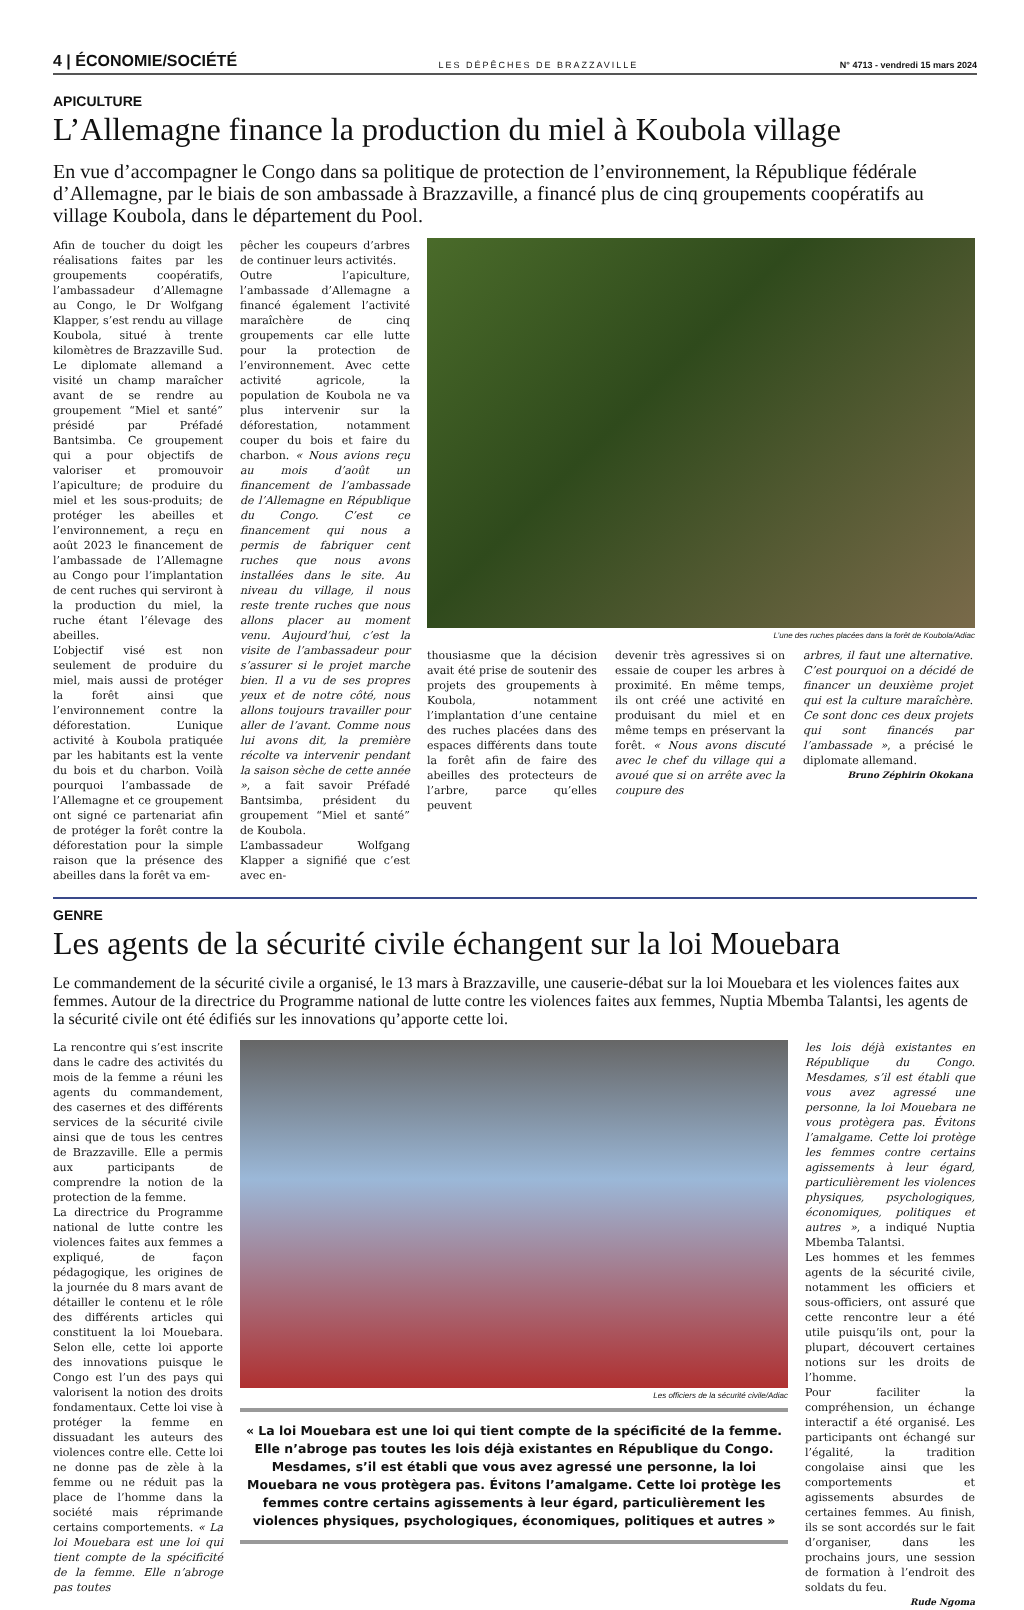4 | ÉCONOMIE/SOCIÉTÉ LES DÉPÊCHES DE BRAZZAVILLE N° 4713 - vendredi 15 mars 2024
APICULTURE
L’Allemagne finance la production du miel à Koubola village
En vue d’accompagner le Congo dans sa politique de protection de l’environnement, la République fédérale d’Allemagne, par le biais de son ambassade à Brazzaville, a financé plus de cinq groupements coopératifs au village Koubola, dans le département du Pool.
Afin de toucher du doigt les réalisations faites par les groupements coopératifs, l’ambassadeur d’Allemagne au Congo, le Dr Wolfgang Klapper, s’est rendu au village Koubola, situé à trente kilomètres de Brazzaville Sud. Le diplomate allemand a visité un champ maraîcher avant de se rendre au groupement “Miel et santé” présidé par Préfadé Bantsimba. Ce groupement qui a pour objectifs de valoriser et promouvoir l’apiculture; de produire du miel et les sous-produits; de protéger les abeilles et l’environnement, a reçu en août 2023 le financement de l’ambassade de l’Allemagne au Congo pour l’implantation de cent ruches qui serviront à la production du miel, la ruche étant l’élevage des abeilles.
L’objectif visé est non seulement de produire du miel, mais aussi de protéger la forêt ainsi que l’environnement contre la déforestation. L’unique activité à Koubola pratiquée par les habitants est la vente du bois et du charbon. Voilà pourquoi l’ambassade de l’Allemagne et ce groupement ont signé ce partenariat afin de protéger la forêt contre la déforestation pour la simple raison que la présence des abeilles dans la forêt va em-
pêcher les coupeurs d’arbres de continuer leurs activités.
Outre l’apiculture, l’ambassade d’Allemagne a financé également l’activité maraîchère de cinq groupements car elle lutte pour la protection de l’environnement. Avec cette activité agricole, la population de Koubola ne va plus intervenir sur la déforestation, notamment couper du bois et faire du charbon. « Nous avions reçu au mois d’août un financement de l’ambassade de l’Allemagne en République du Congo. C’est ce financement qui nous a permis de fabriquer cent ruches que nous avons installées dans le site. Au niveau du village, il nous reste trente ruches que nous allons placer au moment venu. Aujourd’hui, c’est la visite de l’ambassadeur pour s’assurer si le projet marche bien. Il a vu de ses propres yeux et de notre côté, nous allons toujours travailler pour aller de l’avant. Comme nous lui avons dit, la première récolte va intervenir pendant la saison sèche de cette année », a fait savoir Préfadé Bantsimba, président du groupement “Miel et santé” de Koubola.
L’ambassadeur Wolfgang Klapper a signifié que c’est avec en-
L’une des ruches placées dans la forêt de Koubola/Adiac
thousiasme que la décision avait été prise de soutenir des projets des groupements à Koubola, notamment l’implantation d’une centaine des ruches placées dans des espaces différents dans toute la forêt afin de faire des abeilles des protecteurs de l’arbre, parce qu’elles peuvent
devenir très agressives si on essaie de couper les arbres à proximité. En même temps, ils ont créé une activité en produisant du miel et en même temps en préservant la forêt. « Nous avons discuté avec le chef du village qui a avoué que si on arrête avec la coupure des
arbres, il faut une alternative. C’est pourquoi on a décidé de financer un deuxième projet qui est la culture maraîchère. Ce sont donc ces deux projets qui sont financés par l’ambassade », a précisé le diplomate allemand.
Bruno Zéphirin Okokana
GENRE
Les agents de la sécurité civile échangent sur la loi Mouebara
Le commandement de la sécurité civile a organisé, le 13 mars à Brazzaville, une causerie-débat sur la loi Mouebara et les violences faites aux femmes. Autour de la directrice du Programme national de lutte contre les violences faites aux femmes, Nuptia Mbemba Talantsi, les agents de la sécurité civile ont été édifiés sur les innovations qu’apporte cette loi.
La rencontre qui s’est inscrite dans le cadre des activités du mois de la femme a réuni les agents du commandement, des casernes et des différents services de la sécurité civile ainsi que de tous les centres de Brazzaville. Elle a permis aux participants de comprendre la notion de la protection de la femme.
La directrice du Programme national de lutte contre les violences faites aux femmes a expliqué, de façon pédagogique, les origines de la journée du 8 mars avant de détailler le contenu et le rôle des différents articles qui constituent la loi Mouebara. Selon elle, cette loi apporte des innovations puisque le Congo est l’un des pays qui valorisent la notion des droits fondamentaux. Cette loi vise à protéger la femme en dissuadant les auteurs des violences contre elle. Cette loi ne donne pas de zèle à la femme ou ne réduit pas la place de l’homme dans la société mais réprimande certains comportements. « La loi Mouebara est une loi qui tient compte de la spécificité de la femme. Elle n’abroge pas toutes
Les officiers de la sécurité civile/Adiac
« La loi Mouebara est une loi qui tient compte de la spécificité de la femme. Elle n’abroge pas toutes les lois déjà existantes en République du Congo. Mesdames, s’il est établi que vous avez agressé une personne, la loi Mouebara ne vous protègera pas. Évitons l’amalgame. Cette loi protège les femmes contre certains agissements à leur égard, particulièrement les violences physiques, psychologiques, économiques, politiques et autres »
les lois déjà existantes en République du Congo. Mesdames, s’il est établi que vous avez agressé une personne, la loi Mouebara ne vous protègera pas. Évitons l’amalgame. Cette loi protège les femmes contre certains agissements à leur égard, particulièrement les violences physiques, psychologiques, économiques, politiques et autres », a indiqué Nuptia Mbemba Talantsi.
Les hommes et les femmes agents de la sécurité civile, notamment les officiers et sous-officiers, ont assuré que cette rencontre leur a été utile puisqu’ils ont, pour la plupart, découvert certaines notions sur les droits de l’homme.
Pour faciliter la compréhension, un échange interactif a été organisé. Les participants ont échangé sur l’égalité, la tradition congolaise ainsi que les comportements et agissements absurdes de certaines femmes. Au finish, ils se sont accordés sur le fait d’organiser, dans les prochains jours, une session de formation à l’endroit des soldats du feu.
Rude Ngoma